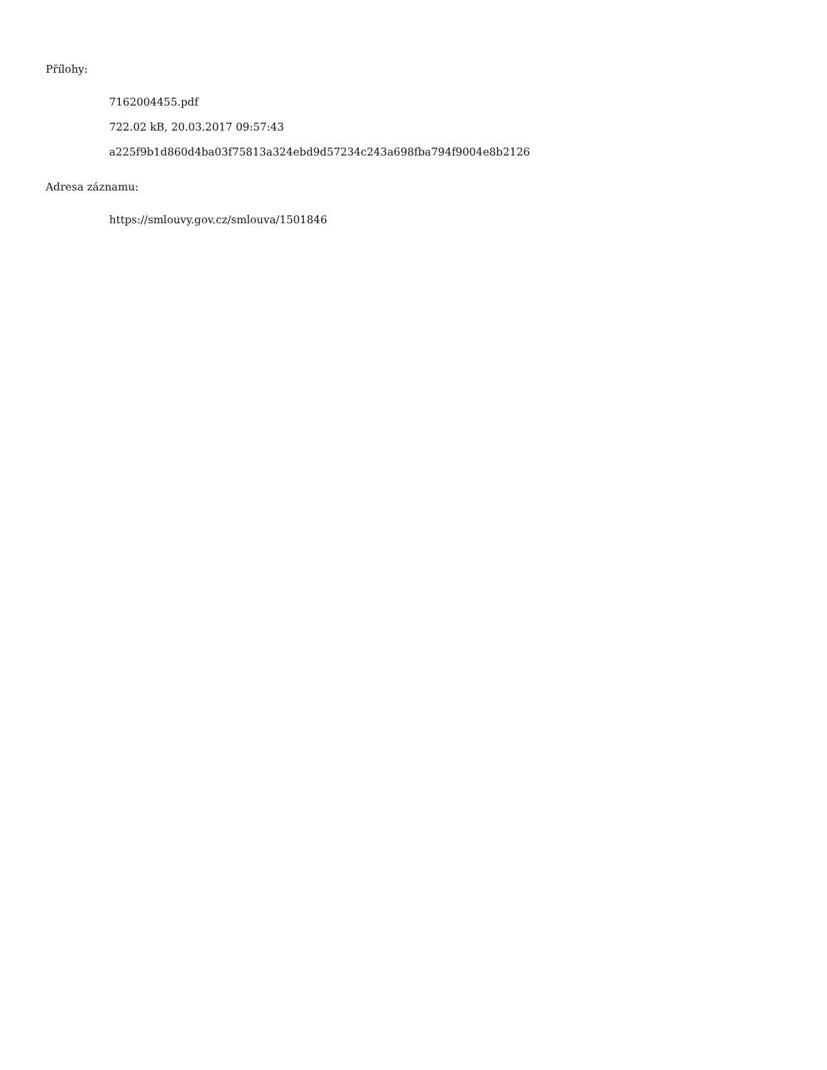Přílohy:
7162004455.pdf
722.02 kB, 20.03.2017 09:57:43
a225f9b1d860d4ba03f75813a324ebd9d57234c243a698fba794f9004e8b2126
Adresa záznamu:
https://smlouvy.gov.cz/smlouva/1501846